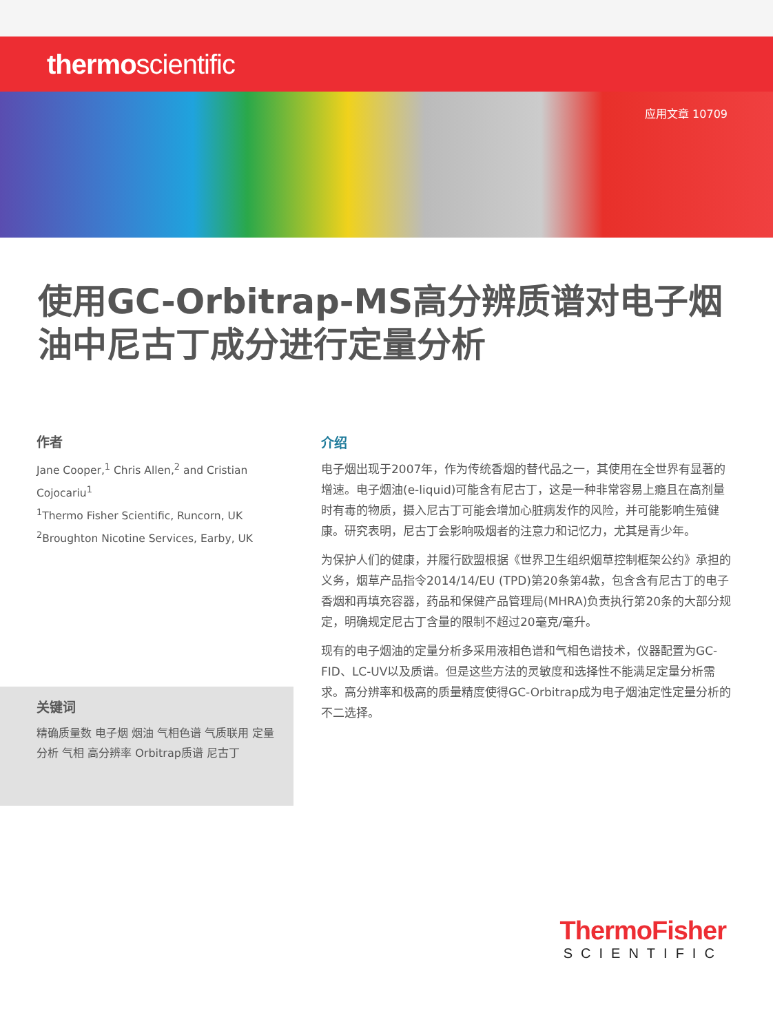thermoscientific
应用文章 10709
使用GC-Orbitrap-MS高分辨质谱对电子烟油中尼古丁成分进行定量分析
作者
Jane Cooper,<sup>1</sup> Chris Allen,<sup>2</sup> and Cristian Cojocariu<sup>1</sup>
<sup>1</sup> Thermo Fisher Scientific, Runcorn, UK <sup>2</sup>Broughton Nicotine Services, Earby, UK
关键词
精确质量数 电子烟 烟油 气相色谱 气质联用 定量分析 气相 高分辨率 Orbitrap质谱 尼古丁
介绍
电子烟出现于2007年，作为传统香烟的替代品之一，其使用在全世界有显著的增速。电子烟油(e-liquid)可能含有尼古丁，这是一种非常容易上瘾且在高剂量时有毒的物质，摄入尼古丁可能会增加心脏病发作的风险，并可能影响生殖健康。研究表明，尼古丁会影响吸烟者的注意力和记忆力，尤其是青少年。
为保护人们的健康，并履行欧盟根据《世界卫生组织烟草控制框架公约》承担的义务，烟草产品指令2014/14/EU (TPD)第20条第4款，包含含有尼古丁的电子香烟和再填充容器，药品和保健产品管理局(MHRA)负责执行第20条的大部分规定，明确规定尼古丁含量的限制不超过20毫克/毫升。
现有的电子烟油的定量分析多采用液相色谱和气相色谱技术，仪器配置为GC-FID、LC-UV以及质谱。但是这些方法的灵敏度和选择性不能满足定量分析需求。高分辨率和极高的质量精度使得GC-Orbitrap成为电子烟油定性定量分析的不二选择。
ThermoFisher
SCIENTIFIC